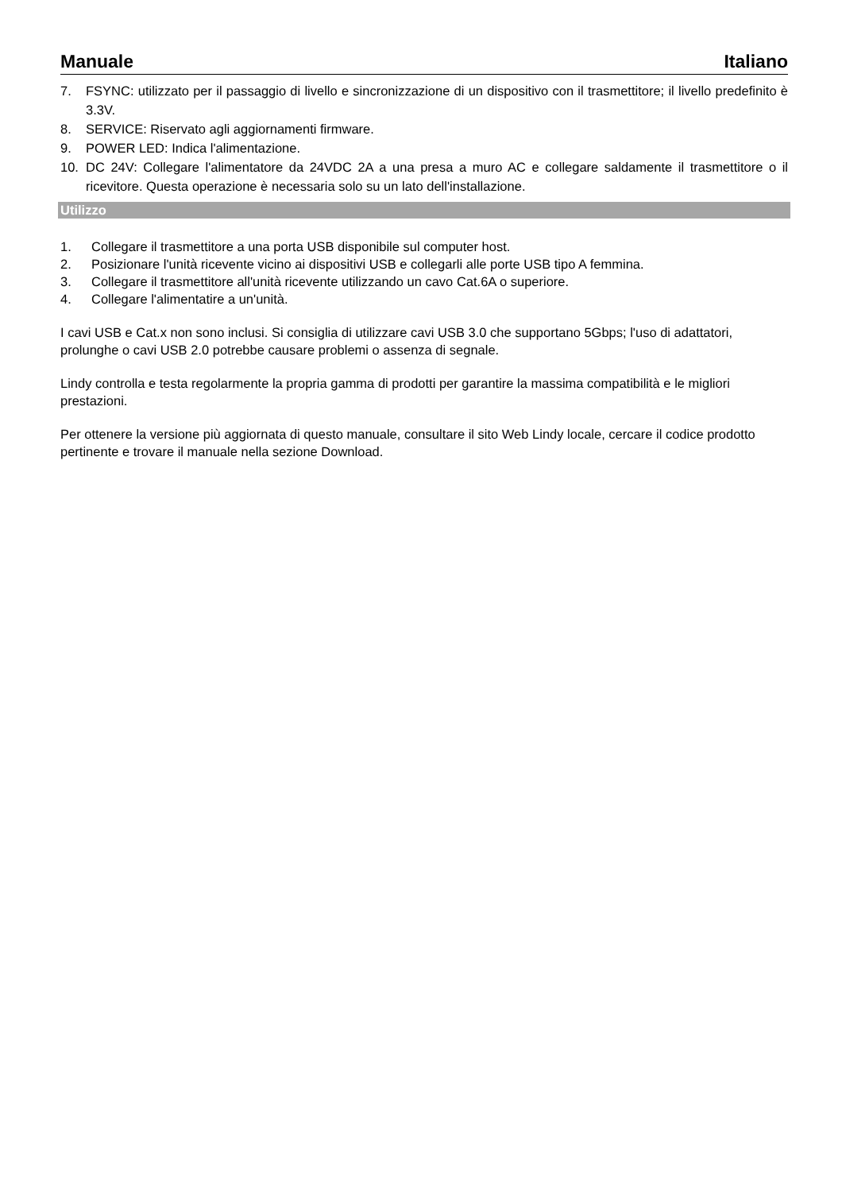Manuale Italiano
7. FSYNC: utilizzato per il passaggio di livello e sincronizzazione di un dispositivo con il trasmettitore; il livello predefinito è 3.3V.
8. SERVICE: Riservato agli aggiornamenti firmware.
9. POWER LED: Indica l'alimentazione.
10. DC 24V: Collegare l'alimentatore da 24VDC 2A a una presa a muro AC e collegare saldamente il trasmettitore o il ricevitore. Questa operazione è necessaria solo su un lato dell'installazione.
Utilizzo
1. Collegare il trasmettitore a una porta USB disponibile sul computer host.
2. Posizionare l'unità ricevente vicino ai dispositivi USB e collegarli alle porte USB tipo A femmina.
3. Collegare il trasmettitore all'unità ricevente utilizzando un cavo Cat.6A o superiore.
4. Collegare l'alimentatire a un'unità.
I cavi USB e Cat.x non sono inclusi. Si consiglia di utilizzare cavi USB 3.0 che supportano 5Gbps; l'uso di adattatori, prolunghe o cavi USB 2.0 potrebbe causare problemi o assenza di segnale.
Lindy controlla e testa regolarmente la propria gamma di prodotti per garantire la massima compatibilità e le migliori prestazioni.
Per ottenere la versione più aggiornata di questo manuale, consultare il sito Web Lindy locale, cercare il codice prodotto pertinente e trovare il manuale nella sezione Download.